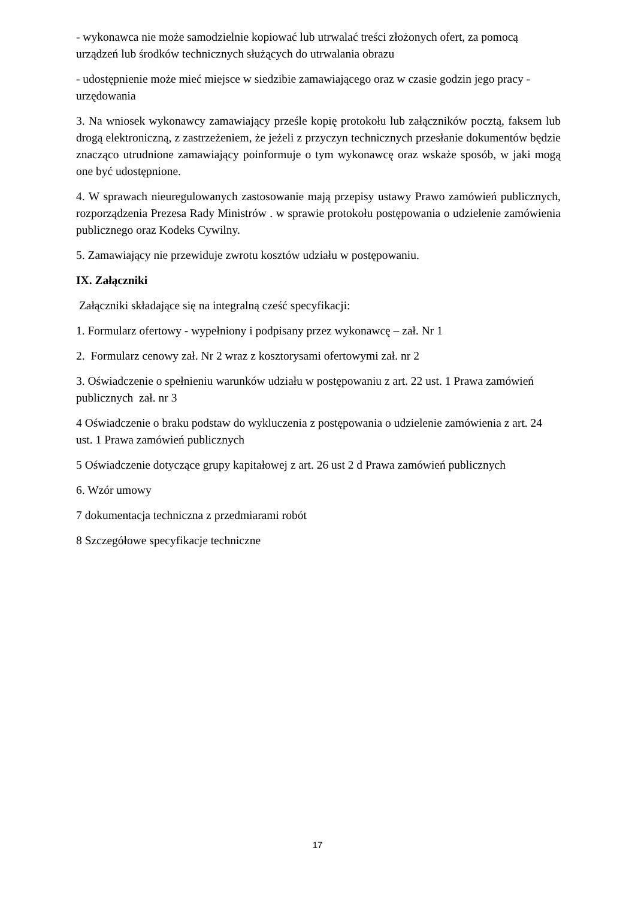- wykonawca nie może samodzielnie kopiować lub utrwalać treści złożonych ofert, za pomocą urządzeń lub środków technicznych służących do utrwalania obrazu
- udostępnienie może mieć miejsce w siedzibie zamawiającego oraz w czasie godzin jego pracy - urzędowania
3. Na wniosek wykonawcy zamawiający prześle kopię protokołu lub załączników pocztą, faksem lub drogą elektroniczną, z zastrzeżeniem, że jeżeli z przyczyn technicznych przesłanie dokumentów będzie znacząco utrudnione zamawiający poinformuje o tym wykonawcę oraz wskaże sposób, w jaki mogą one być udostępnione.
4. W sprawach nieuregulowanych zastosowanie mają przepisy ustawy Prawo zamówień publicznych, rozporządzenia Prezesa Rady Ministrów . w sprawie protokołu postępowania o udzielenie zamówienia publicznego oraz Kodeks Cywilny.
5. Zamawiający nie przewiduje zwrotu kosztów udziału w postępowaniu.
IX. Załączniki
Załączniki składające się na integralną cześć specyfikacji:
1. Formularz ofertowy - wypełniony i podpisany przez wykonawcę – zał. Nr 1
2. Formularz cenowy zał. Nr 2 wraz z kosztorysami ofertowymi zał. nr 2
3. Oświadczenie o spełnieniu warunków udziału w postępowaniu z art. 22 ust. 1 Prawa zamówień publicznych zał. nr 3
4 Oświadczenie o braku podstaw do wykluczenia z postępowania o udzielenie zamówienia z art. 24 ust. 1 Prawa zamówień publicznych
5 Oświadczenie dotyczące grupy kapitałowej z art. 26 ust 2 d Prawa zamówień publicznych
6. Wzór umowy
7 dokumentacja techniczna z przedmiarami robót
8 Szczegółowe specyfikacje techniczne
17